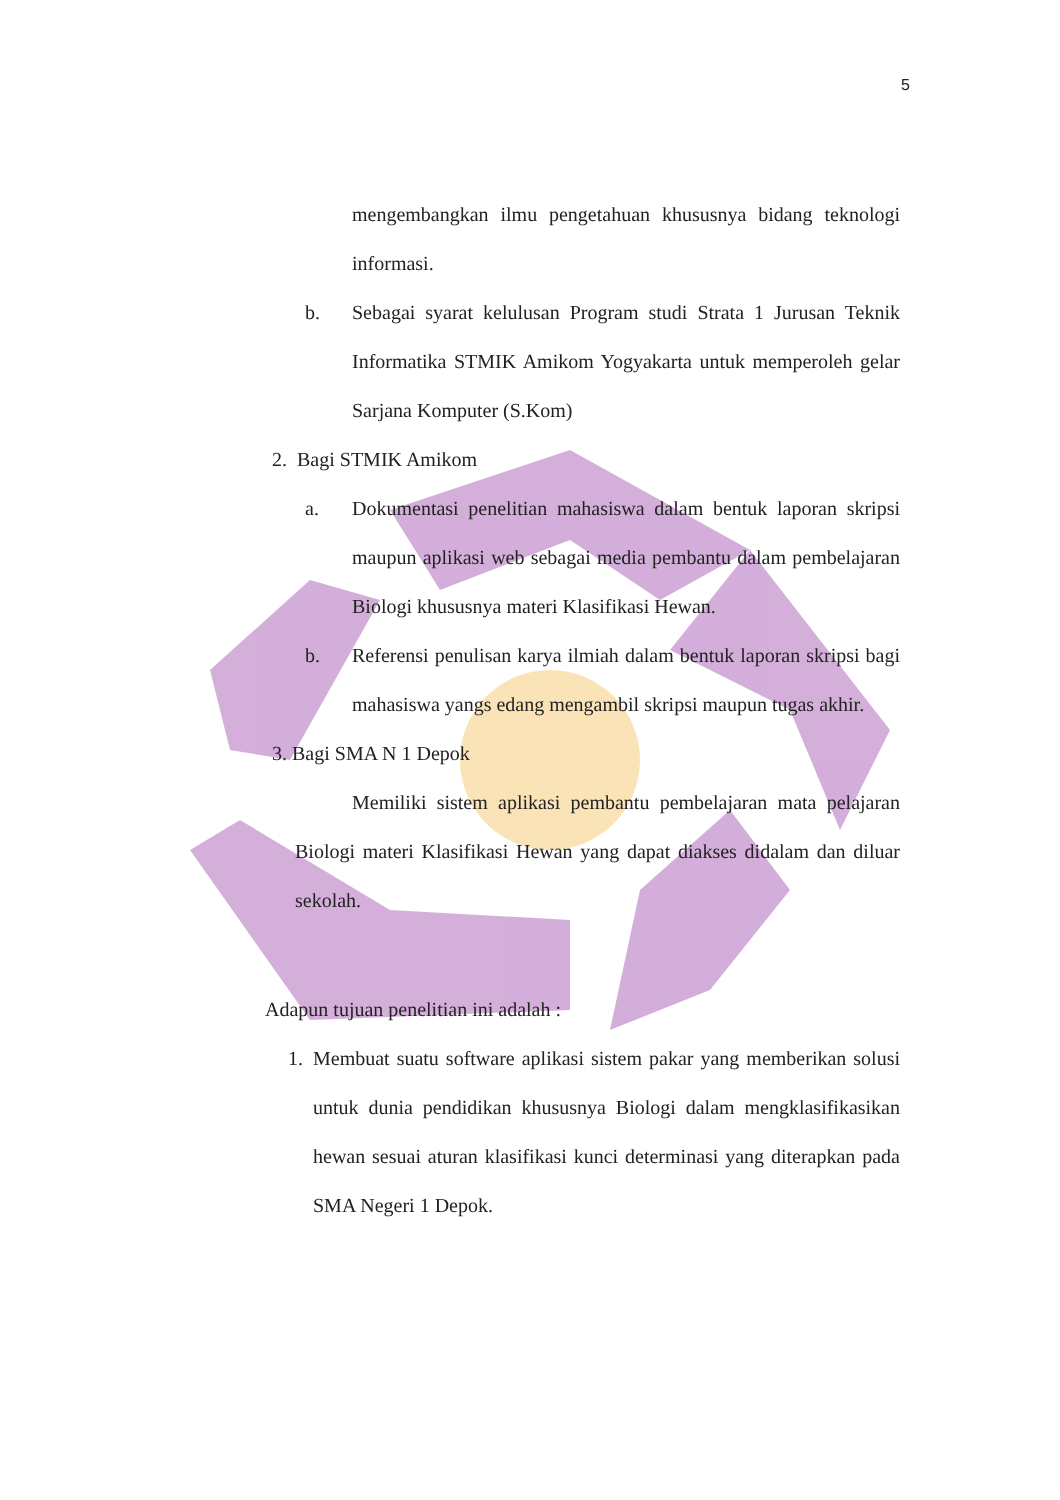5
mengembangkan ilmu pengetahuan khususnya bidang teknologi informasi.
b. Sebagai syarat kelulusan Program studi Strata 1 Jurusan Teknik Informatika STMIK Amikom Yogyakarta untuk memperoleh gelar Sarjana Komputer (S.Kom)
2. Bagi STMIK Amikom
a. Dokumentasi penelitian mahasiswa dalam bentuk laporan skripsi maupun aplikasi web sebagai media pembantu dalam pembelajaran Biologi khususnya materi Klasifikasi Hewan.
b. Referensi penulisan karya ilmiah dalam bentuk laporan skripsi bagi mahasiswa yangs edang mengambil skripsi maupun tugas akhir.
3. Bagi SMA N 1 Depok
Memiliki sistem aplikasi pembantu pembelajaran mata pelajaran Biologi materi Klasifikasi Hewan yang dapat diakses didalam dan diluar sekolah.
Adapun tujuan penelitian ini adalah :
1. Membuat suatu software aplikasi sistem pakar yang memberikan solusi untuk dunia pendidikan khususnya Biologi dalam mengklasifikasikan hewan sesuai aturan klasifikasi kunci determinasi yang diterapkan pada SMA Negeri 1 Depok.